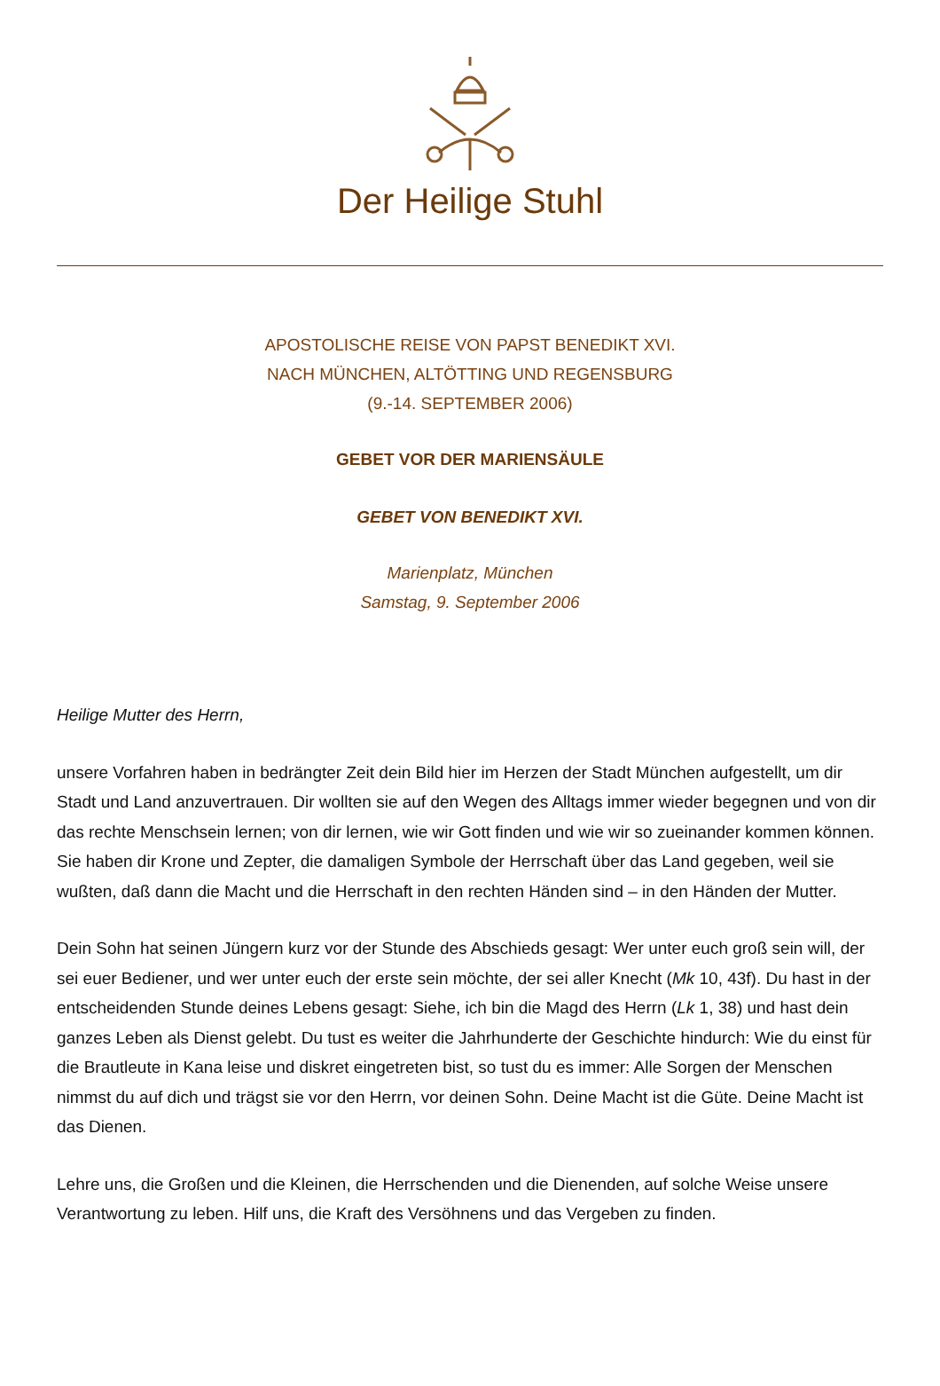Der Heilige Stuhl
APOSTOLISCHE REISE VON PAPST BENEDIKT XVI.
NACH MÜNCHEN, ALTÖTTING UND REGENSBURG
(9.-14. SEPTEMBER 2006)
GEBET VOR DER MARIENSÄULE
GEBET VON BENEDIKT XVI.
Marienplatz, München
Samstag, 9. September 2006
Heilige Mutter des Herrn,
unsere Vorfahren haben in bedrängter Zeit dein Bild hier im Herzen der Stadt München aufgestellt, um dir Stadt und Land anzuvertrauen. Dir wollten sie auf den Wegen des Alltags immer wieder begegnen und von dir das rechte Menschsein lernen; von dir lernen, wie wir Gott finden und wie wir so zueinander kommen können. Sie haben dir Krone und Zepter, die damaligen Symbole der Herrschaft über das Land gegeben, weil sie wußten, daß dann die Macht und die Herrschaft in den rechten Händen sind – in den Händen der Mutter.
Dein Sohn hat seinen Jüngern kurz vor der Stunde des Abschieds gesagt: Wer unter euch groß sein will, der sei euer Bediener, und wer unter euch der erste sein möchte, der sei aller Knecht (Mk 10, 43f). Du hast in der entscheidenden Stunde deines Lebens gesagt: Siehe, ich bin die Magd des Herrn (Lk 1, 38) und hast dein ganzes Leben als Dienst gelebt. Du tust es weiter die Jahrhunderte der Geschichte hindurch: Wie du einst für die Brautleute in Kana leise und diskret eingetreten bist, so tust du es immer: Alle Sorgen der Menschen nimmst du auf dich und trägst sie vor den Herrn, vor deinen Sohn. Deine Macht ist die Güte. Deine Macht ist das Dienen.
Lehre uns, die Großen und die Kleinen, die Herrschenden und die Dienenden, auf solche Weise unsere Verantwortung zu leben. Hilf uns, die Kraft des Versöhnens und das Vergeben zu finden.